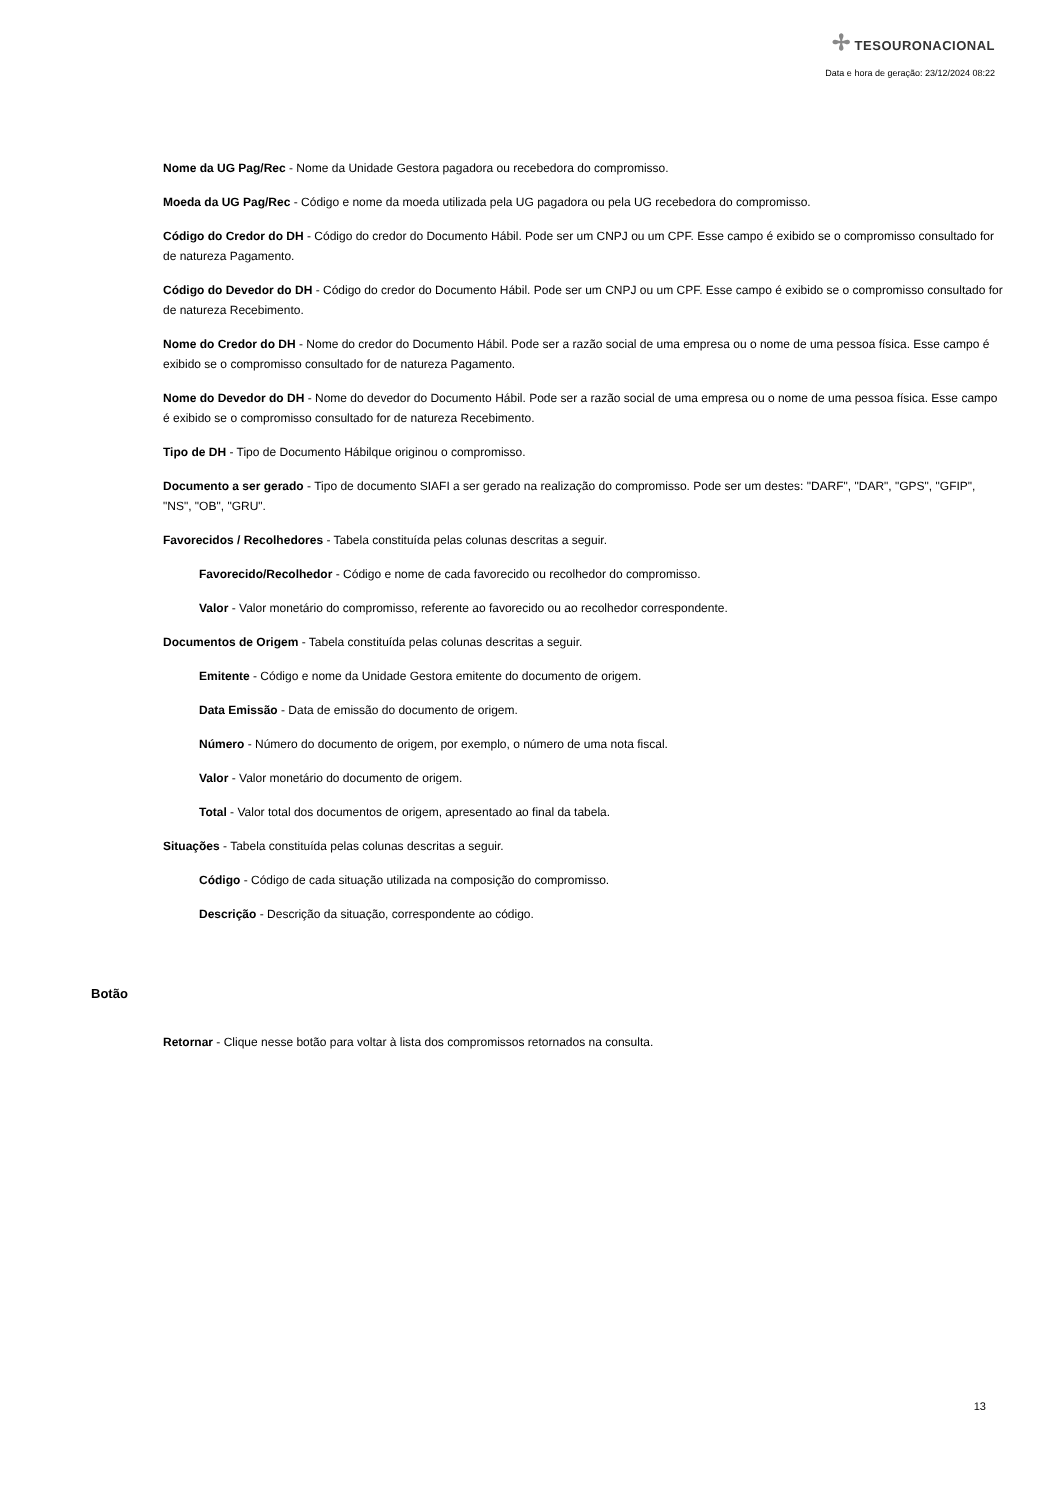✢ TESOURONACIONAL
Data e hora de geração: 23/12/2024 08:22
Nome da UG Pag/Rec - Nome da Unidade Gestora pagadora ou recebedora do compromisso.
Moeda da UG Pag/Rec - Código e nome da moeda utilizada pela UG pagadora ou pela UG recebedora do compromisso.
Código do Credor do DH - Código do credor do Documento Hábil. Pode ser um CNPJ ou um CPF. Esse campo é exibido se o compromisso consultado for de natureza Pagamento.
Código do Devedor do DH - Código do credor do Documento Hábil. Pode ser um CNPJ ou um CPF. Esse campo é exibido se o compromisso consultado for de natureza Recebimento.
Nome do Credor do DH - Nome do credor do Documento Hábil. Pode ser a razão social de uma empresa ou o nome de uma pessoa física. Esse campo é exibido se o compromisso consultado for de natureza Pagamento.
Nome do Devedor do DH - Nome do devedor do Documento Hábil. Pode ser a razão social de uma empresa ou o nome de uma pessoa física. Esse campo é exibido se o compromisso consultado for de natureza Recebimento.
Tipo de DH - Tipo de Documento Hábilque originou o compromisso.
Documento a ser gerado - Tipo de documento SIAFI a ser gerado na realização do compromisso. Pode ser um destes: "DARF", "DAR", "GPS", "GFIP", "NS", "OB", "GRU".
Favorecidos / Recolhedores - Tabela constituída pelas colunas descritas a seguir.
Favorecido/Recolhedor - Código e nome de cada favorecido ou recolhedor do compromisso.
Valor - Valor monetário do compromisso, referente ao favorecido ou ao recolhedor correspondente.
Documentos de Origem - Tabela constituída pelas colunas descritas a seguir.
Emitente - Código e nome da Unidade Gestora emitente do documento de origem.
Data Emissão - Data de emissão do documento de origem.
Número - Número do documento de origem, por exemplo, o número de uma nota fiscal.
Valor - Valor monetário do documento de origem.
Total - Valor total dos documentos de origem, apresentado ao final da tabela.
Situações - Tabela constituída pelas colunas descritas a seguir.
Código - Código de cada situação utilizada na composição do compromisso.
Descrição - Descrição da situação, correspondente ao código.
Botão
Retornar - Clique nesse botão para voltar à lista dos compromissos retornados na consulta.
13